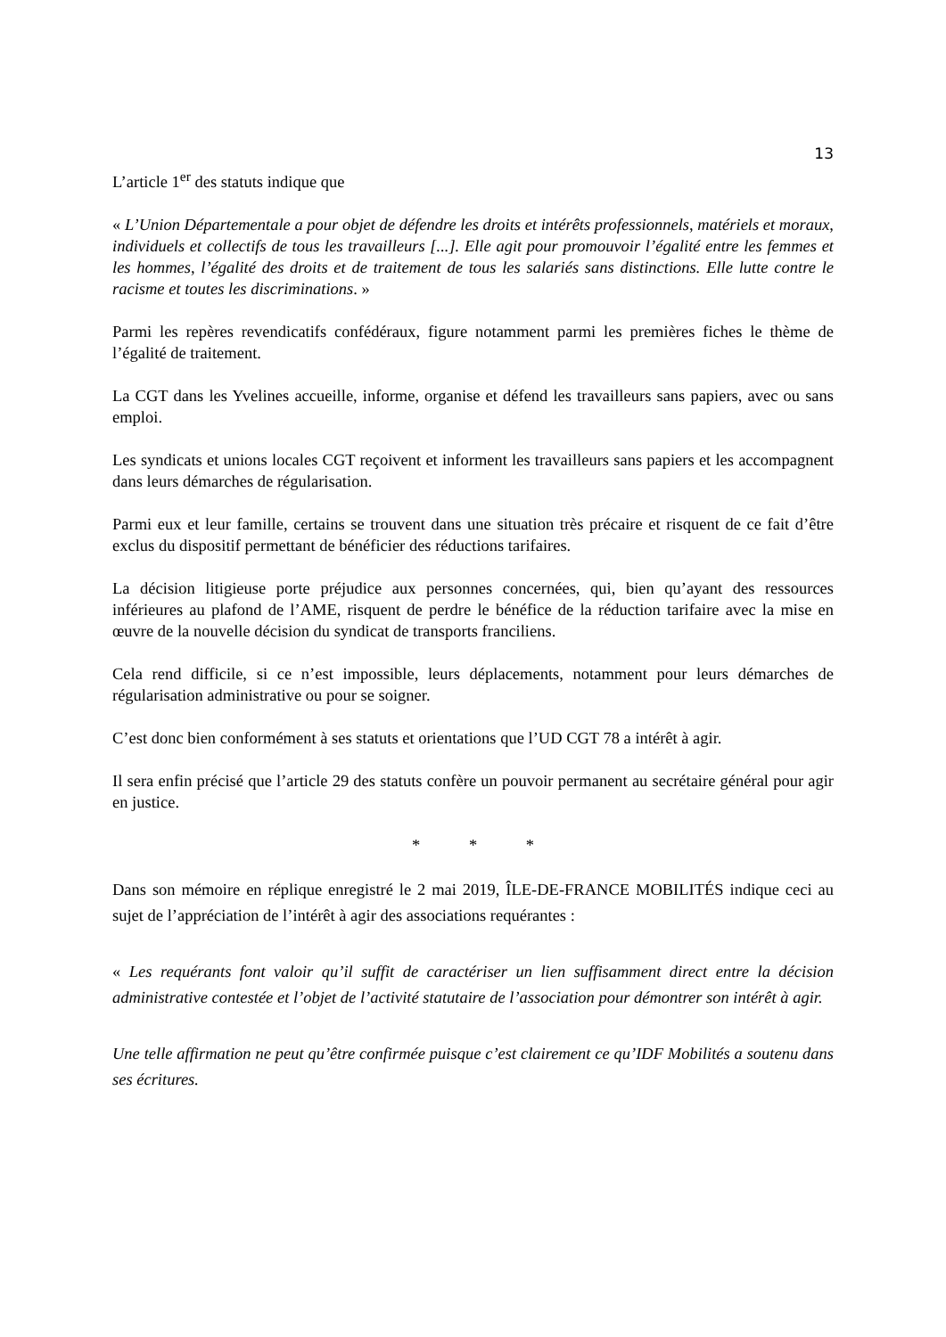13
L’article 1<sup>er</sup> des statuts indique que
« L’Union Départementale a pour objet de défendre les droits et intérêts professionnels, matériels et moraux, individuels et collectifs de tous les travailleurs [...]. Elle agit pour promouvoir l’égalité entre les femmes et les hommes, l’égalité des droits et de traitement de tous les salariés sans distinctions. Elle lutte contre le racisme et toutes les discriminations. »
Parmi les repères revendicatifs confédéraux, figure notamment parmi les premières fiches le thème de l’égalité de traitement.
La CGT dans les Yvelines accueille, informe, organise et défend les travailleurs sans papiers, avec ou sans emploi.
Les syndicats et unions locales CGT reçoivent et informent les travailleurs sans papiers et les accompagnent dans leurs démarches de régularisation.
Parmi eux et leur famille, certains se trouvent dans une situation très précaire et risquent de ce fait d’être exclus du dispositif permettant de bénéficier des réductions tarifaires.
La décision litigieuse porte préjudice aux personnes concernées, qui, bien qu’ayant des ressources inférieures au plafond de l’AME, risquent de perdre le bénéfice de la réduction tarifaire avec la mise en œuvre de la nouvelle décision du syndicat de transports franciliens.
Cela rend difficile, si ce n’est impossible, leurs déplacements, notamment pour leurs démarches de régularisation administrative ou pour se soigner.
C’est donc bien conformément à ses statuts et orientations que l’UD CGT 78 a intérêt à agir.
Il sera enfin précisé que l’article 29 des statuts confère un pouvoir permanent au secrétaire général pour agir en justice.
* * *
Dans son mémoire en réplique enregistré le 2 mai 2019, ÎLE-DE-FRANCE MOBILITÉS indique ceci au sujet de l’appréciation de l’intérêt à agir des associations requérantes :
« Les requérants font valoir qu’il suffit de caractériser un lien suffisamment direct entre la décision administrative contestée et l’objet de l’activité statutaire de l’association pour démontrer son intérêt à agir.
Une telle affirmation ne peut qu’être confirmée puisque c’est clairement ce qu’IDF Mobilités a soutenu dans ses écritures.